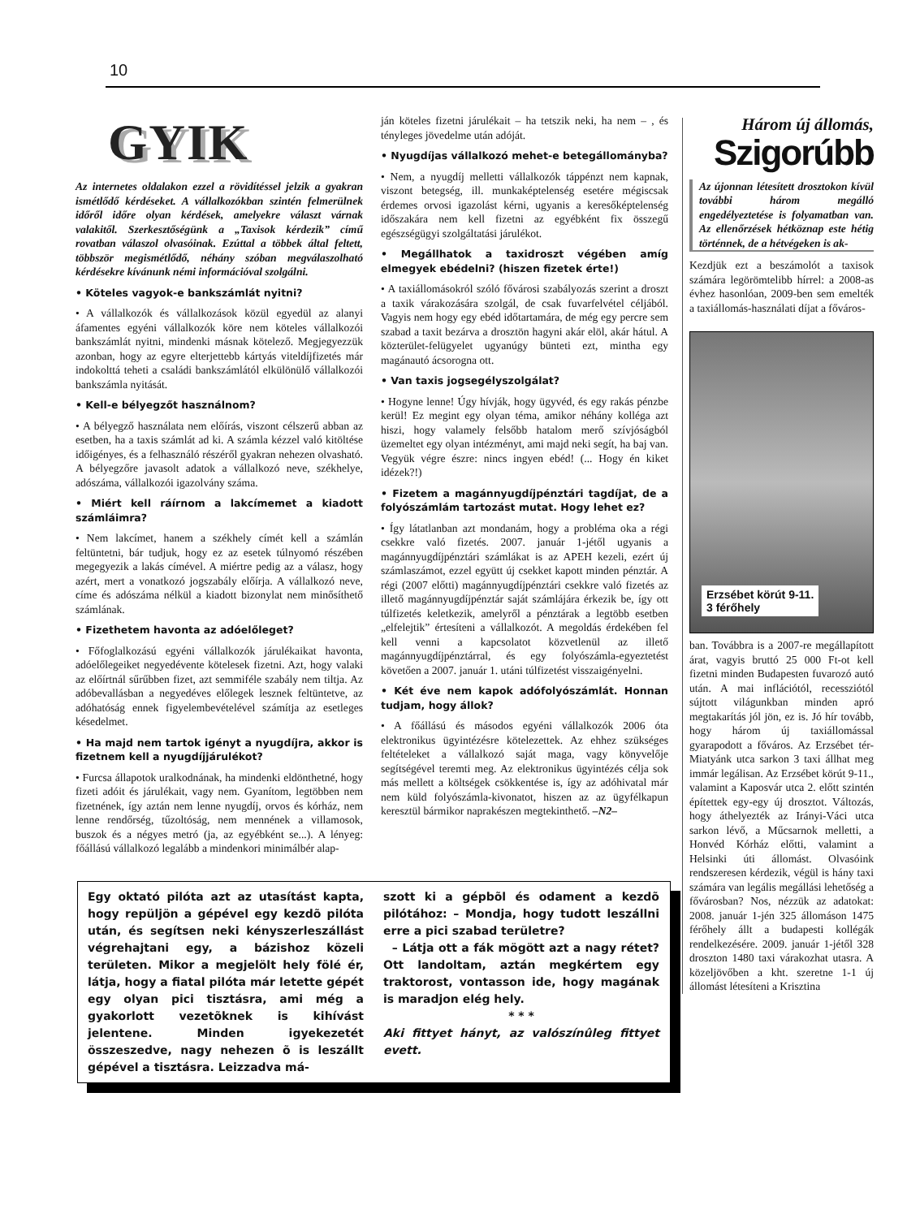10
GYIK
Az internetes oldalakon ezzel a rövidítéssel jelzik a gyakran ismétlődő kérdéseket. A vállalkozókban szintén felmerülnek időről időre olyan kérdések, amelyekre választ várnak valakitől. Szerkesztőségünk a „Taxisok kérdezik” című rovatban válaszol olvasóinak. Ezúttal a többek által feltett, többször megismétlődő, néhány szóban megválaszolható kérdésekre kívánunk némi információval szolgálni.
• Köteles vagyok-e bankszámlát nyitni?
• A vállalkozók és vállalkozások közül egyedül az alanyi áfamentes egyéni vállalkozók köre nem köteles vállalkozói bankszámlát nyitni, mindenki másnak kötelező. Megjegyezzük azonban, hogy az egyre elterjettebb kártyás viteldíjfizetés már indokolttá teheti a családi bankszámlától elkülönülő vállalkozói bankszámla nyitását.
• Kell-e bélyegzőt használnom?
• A bélyegző használata nem előírás, viszont célszerű abban az esetben, ha a taxis számlát ad ki. A számla kézzel való kitöltése időigényes, és a felhasználó részéről gyakran nehezen olvasható. A bélyegzőre javasolt adatok a vállalkozó neve, székhelye, adószáma, vállalkozói igazolvány száma.
• Miért kell ráírnom a lakcímemet a kiadott számláimra?
• Nem lakcímet, hanem a székhely címét kell a számlán feltüntetni, bár tudjuk, hogy ez az esetek túlnyomó részében megegyezik a lakás címével. A miértre pedig az a válasz, hogy azért, mert a vonatkozó jogszabály előírja. A vállalkozó neve, címe és adószáma nélkül a kiadott bizonylat nem minősíthető számlának.
• Fizethetem havonta az adóelőleget?
• Főfoglalkozású egyéni vállalkozók járulékaikat havonta, adóelőlegeiket negyedévente kötelesek fizetni. Azt, hogy valaki az előírtnál sűrűbben fizet, azt semmiféle szabály nem tiltja. Az adóbevallásban a negyedéves előlegek lesznek feltüntetve, az adóhatóság ennek figyelembevételével számítja az esetleges késedelmet.
• Ha majd nem tartok igényt a nyugdíjra, akkor is fizetnem kell a nyugdíjjárulékot?
• Furcsa állapotok uralkodnának, ha mindenki eldönthetné, hogy fizeti adóit és járulékait, vagy nem. Gyanítom, legtöbben nem fizetnének, így aztán nem lenne nyugdíj, orvos és kórház, nem lenne rendőrség, tűzoltóság, nem mennének a villamosok, buszok és a négyes metró (ja, az egyébként se...). A lényeg: főállású vállalkozó legalább a mindenkori minimálbér alap-
ján köteles fizetni járulékait – ha tetszik neki, ha nem – , és tényleges jövedelme után adóját.
• Nyugdíjas vállalkozó mehet-e betegállományba?
• Nem, a nyugdíj melletti vállalkozók táppénzt nem kapnak, viszont betegség, ill. munkaképtelenség esetére mégiscsak érdemes orvosi igazolást kérni, ugyanis a keresőképtelenség időszakára nem kell fizetni az egyébként fix összegű egészségügyi szolgáltatási járulékot.
• Megállhatok a taxidroszt végében amíg elmegyek ebédelni? (hiszen fizetek érte!)
• A taxiállomásokról szóló fővárosi szabályozás szerint a droszt a taxik várakozására szolgál, de csak fuvarfelvétel céljából. Vagyis nem hogy egy ebéd időtartamára, de még egy percre sem szabad a taxit bezárva a drosztön hagyni akár elöl, akár hátul. A közterület-felügyelet ugyanúgy bünteti ezt, mintha egy magánautó ácsorogna ott.
• Van taxis jogsegélyszolgálat?
• Hogyne lenne! Úgy hívják, hogy ügyvéd, és egy rakás pénzbe kerül! Ez megint egy olyan téma, amikor néhány kolléga azt hiszi, hogy valamely felsőbb hatalom merő szívjóságból üzemeltet egy olyan intézményt, ami majd neki segít, ha baj van. Vegyük végre észre: nincs ingyen ebéd! (... Hogy én kiket idézek?!)
• Fizetem a magánnyugdíjpénztári tagdíjat, de a folyószámlám tartozást mutat. Hogy lehet ez?
• Így látatlanban azt mondanám, hogy a probléma oka a régi csekkre való fizetés. 2007. január 1-jétől ugyanis a magánnyugdíjpénztári számlákat is az APEH kezeli, ezért új számlaszámot, ezzel együtt új csekket kapott minden pénztár. A régi (2007 előtti) magánnyugdíjpénztári csekkre való fizetés az illető magánnyugdíjpénztár saját számlájára érkezik be, így ott túlfizetés keletkezik, amelyről a pénztárak a legtöbb esetben „elfelejtik” értesíteni a vállalkozót. A megoldás érdekében fel kell venni a kapcsolatot közvetlenül az illető magánnyugdíjpénztárral, és egy folyószámla-egyeztetést követően a 2007. január 1. utáni túlfizetést visszaigényelni.
• Két éve nem kapok adófolyószámlát. Honnan tudjam, hogy állok?
• A főállású és másodos egyéni vállalkozók 2006 óta elektronikus ügyintézésre kötelezettek. Az ehhez szükséges feltételeket a vállalkozó saját maga, vagy könyvelője segítségével teremti meg. Az elektronikus ügyintézés célja sok más mellett a költségek csökkentése is, így az adóhivatal már nem küld folyószámla-kivonatot, hiszen az az ügyfélkapun keresztül bármikor naprakészen megtekinthető. –N2–
Három új állomás,
Szigorúbb
Az újonnan létesített drosztokon kívül további három megálló engedélyeztetése is folyamatban van. Az ellenőrzések hétköznap este hétig történnek, de a hétvégeken is ak-
Kezdjük ezt a beszámolót a taxisok számára legörömtelibb hírrel: a 2008-as évhez hasonlóan, 2009-ben sem emelték a taxiállomás-használati díjat a főváros-
Erzsébet körút 9-11.
3 férőhely
ban. Továbbra is a 2007-re megállapított árat, vagyis bruttó 25 000 Ft-ot kell fizetni minden Budapesten fuvarozó autó után. A mai inflációtól, recessziótól sújtott világunkban minden apró megtakarítás jól jön, ez is. Jó hír tovább, hogy három új taxiállomással gyarapodott a főváros. Az Erzsébet tér-Miatyánk utca sarkon 3 taxi állhat meg immár legálisan. Az Erzsébet körút 9-11., valamint a Kaposvár utca 2. előtt szintén építettek egy-egy új drosztot. Változás, hogy áthelyezték az Irányi-Váci utca sarkon lévő, a Műcsarnok melletti, a Honvéd Kórház előtti, valamint a Helsinki úti állomást. Olvasóink rendszeresen kérdezik, végül is hány taxi számára van legális megállási lehetőség a fővárosban? Nos, nézzük az adatokat: 2008. január 1-jén 325 állomáson 1475 férőhely állt a budapesti kollégák rendelkezésére. 2009. január 1-jétől 328 droszton 1480 taxi várakozhat utasra. A közeljövőben a kht. szeretne 1-1 új állomást létesíteni a Krisztina
Egy oktató pilóta azt az utasítást kapta, hogy repüljön a gépével egy kezdõ pilóta után, és segítsen neki kényszerleszállást végrehajtani egy, a bázishoz közeli területen. Mikor a megjelölt hely fölé ér, látja, hogy a fiatal pilóta már letette gépét egy olyan pici tisztásra, ami még a gyakorlott vezetõknek is kihívást jelentene. Minden igyekezetét összeszedve, nagy nehezen õ is leszállt gépével a tisztásra. Leizzadva má-
szott ki a gépbõl és odament a kezdõ pilótához: – Mondja, hogy tudott leszállni erre a pici szabad területre?
– Látja ott a fák mögött azt a nagy rétet? Ott landoltam, aztán megkértem egy traktorost, vontasson ide, hogy magának is maradjon elég hely.
* * *
Aki fittyet hányt, az valószínûleg fittyet evett.